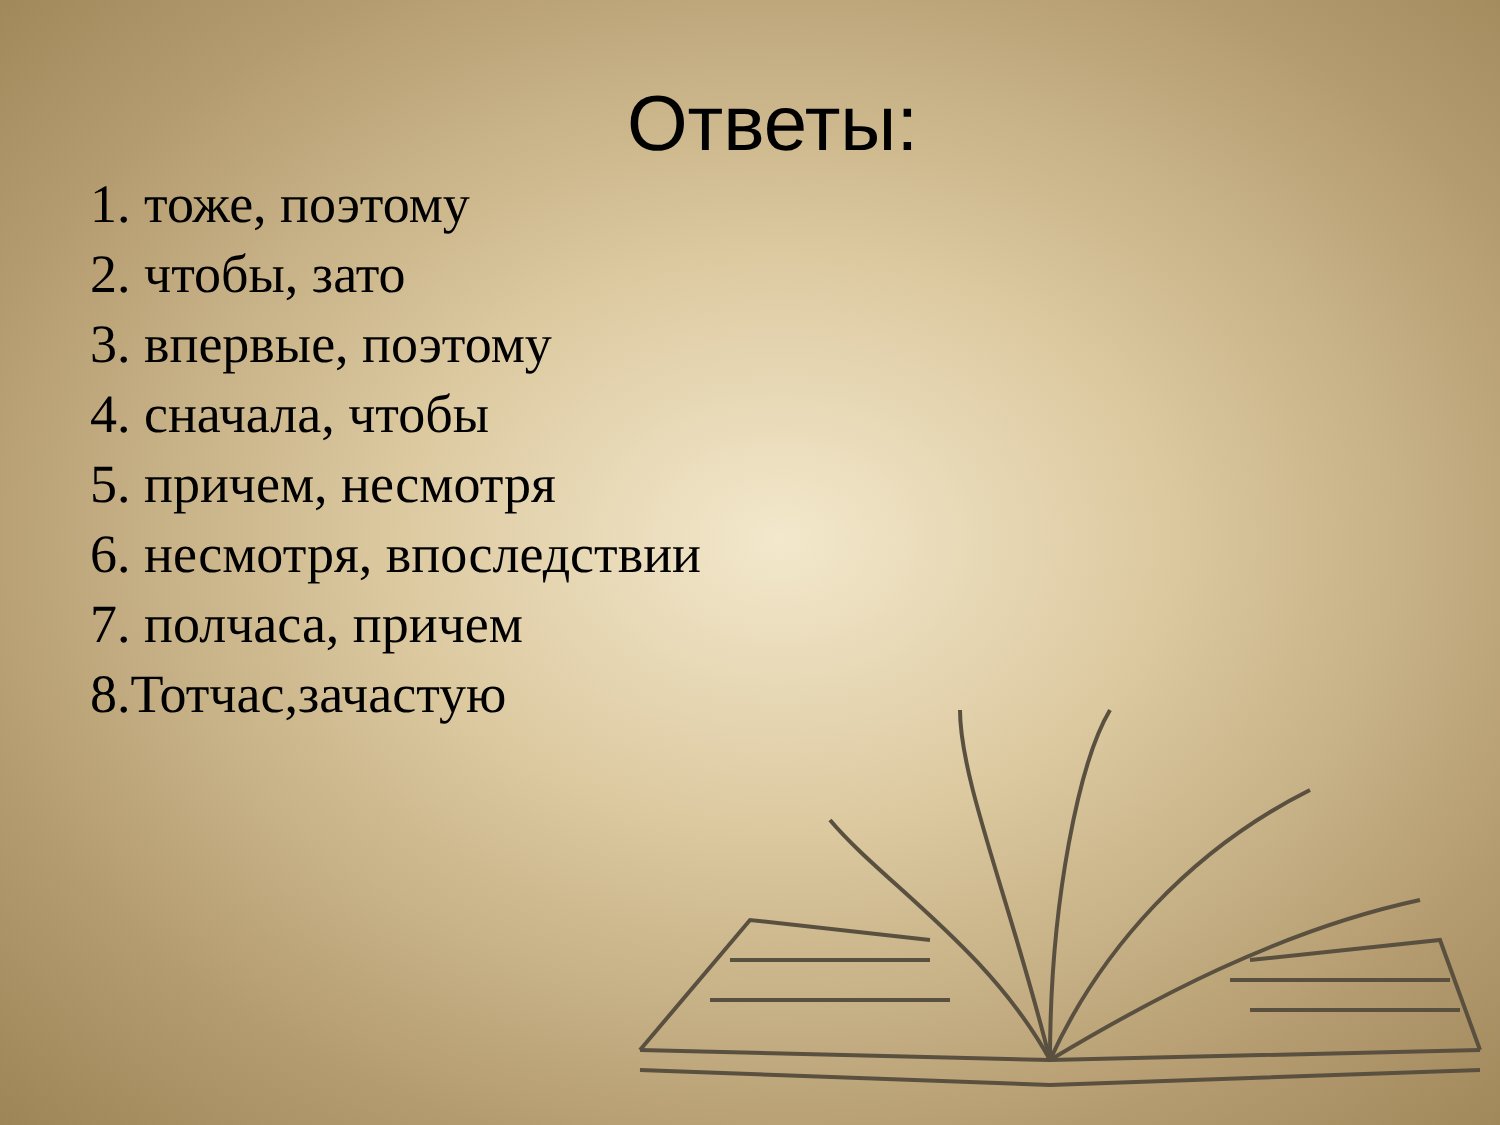Ответы:
1. тоже, поэтому
2. чтобы, зато
3. впервые, поэтому
4. сначала, чтобы
5. причем, несмотря
6. несмотря, впоследствии
7. полчаса, причем
8.Тотчас,зачастую